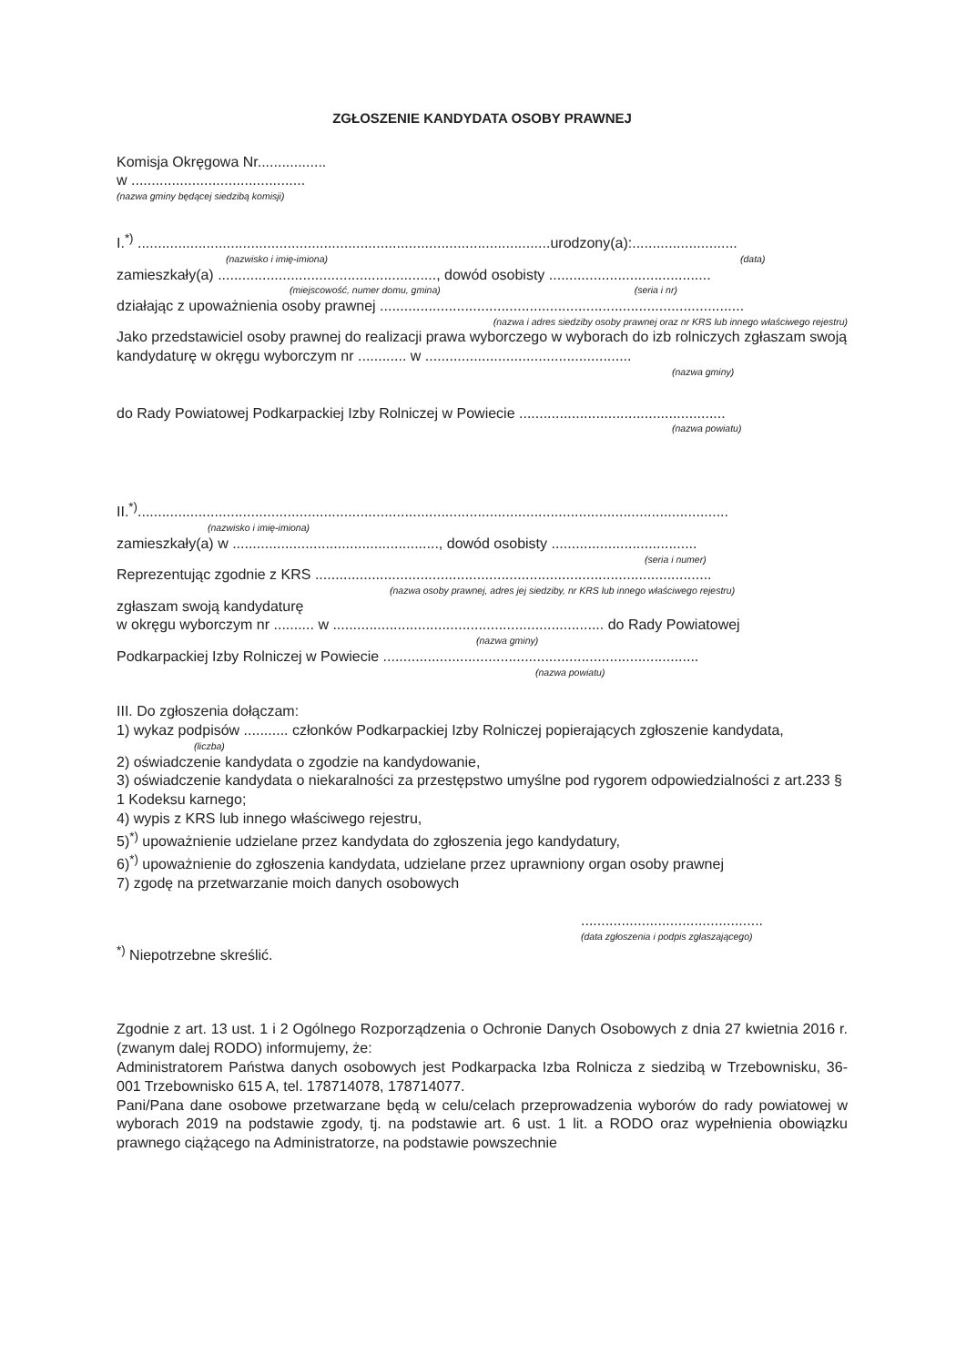ZGŁOSZENIE KANDYDATA OSOBY PRAWNEJ
Komisja Okręgowa Nr.................
w ...........................................
(nazwa gminy będącej siedzibą komisji)
I.<sup>*)</sup> ......................................................................................................urodzony(a):..........................
(nazwisko i imię-imiona) (data)
zamieszkały(a) ......................................................, dowód osobisty ........................................
(miejscowość, numer domu, gmina) (seria i nr)
działając z upoważnienia osoby prawnej ..........................................................................................
(nazwa i adres siedziby osoby prawnej oraz nr KRS lub innego właściwego rejestru)
Jako przedstawiciel osoby prawnej do realizacji prawa wyborczego w wyborach do izb rolniczych zgłaszam swoją kandydaturę w okręgu wyborczym nr ............ w ...................................................
(nazwa gminy)
do Rady Powiatowej Podkarpackiej Izby Rolniczej w Powiecie ...................................................
(nazwa powiatu)
II.<sup>*)</sup>..................................................................................................................................................
(nazwisko i imię-imiona)
zamieszkały(a) w ..................................................., dowód osobisty ....................................
(seria i numer)
Reprezentując zgodnie z KRS ..................................................................................................
(nazwa osoby prawnej, adres jej siedziby, nr KRS lub innego właściwego rejestru)
zgłaszam swoją kandydaturę
w okręgu wyborczym nr .......... w ................................................................... do Rady Powiatowej
(nazwa gminy)
Podkarpackiej Izby Rolniczej w Powiecie ..............................................................................
(nazwa powiatu)
III. Do zgłoszenia dołączam:
1) wykaz podpisów ........... członków Podkarpackiej Izby Rolniczej popierających zgłoszenie kandydata,
(liczba)
2) oświadczenie kandydata o zgodzie na kandydowanie,
3) oświadczenie kandydata o niekaralności za przestępstwo umyślne pod rygorem odpowiedzialności z art.233 § 1 Kodeksu karnego;
4) wypis z KRS lub innego właściwego rejestru,
5)<sup>*)</sup> upoważnienie udzielane przez kandydata do zgłoszenia jego kandydatury,
6)<sup>*)</sup> upoważnienie do zgłoszenia kandydata, udzielane przez uprawniony organ osoby prawnej
7) zgodę na przetwarzanie moich danych osobowych
.............................................
(data zgłoszenia i podpis zgłaszającego)
<sup>*)</sup> Niepotrzebne skreślić.
Zgodnie z art. 13 ust. 1 i 2 Ogólnego Rozporządzenia o Ochronie Danych Osobowych z dnia 27 kwietnia 2016 r. (zwanym dalej RODO) informujemy, że:
Administratorem Państwa danych osobowych jest Podkarpacka Izba Rolnicza z siedzibą w Trzebownisku, 36-001 Trzebownisko 615 A, tel. 178714078, 178714077.
Pani/Pana dane osobowe przetwarzane będą w celu/celach przeprowadzenia wyborów do rady powiatowej w wyborach 2019 na podstawie zgody, tj. na podstawie art. 6 ust. 1 lit. a RODO oraz wypełnienia obowiązku prawnego ciążącego na Administratorze, na podstawie powszechnie